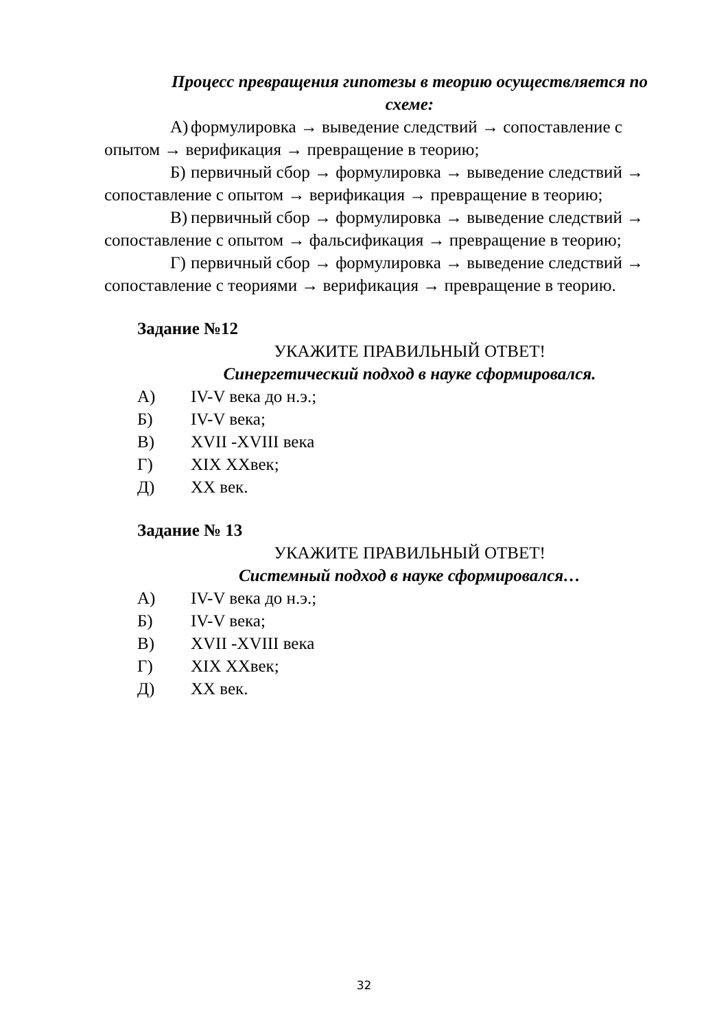Процесс превращения гипотезы в теорию осуществляется по схеме:
А) формулировка → выведение следствий → сопоставление с опытом → верификация → превращение в теорию;
Б) первичный сбор → формулировка → выведение следствий → сопоставление с опытом → верификация → превращение в теорию;
В) первичный сбор → формулировка → выведение следствий → сопоставление с опытом → фальсификация → превращение в теорию;
Г) первичный сбор → формулировка → выведение следствий → сопоставление с теориями → верификация → превращение в теорию.
Задание №12
УКАЖИТЕ ПРАВИЛЬНЫЙ ОТВЕТ!
Синергетический подход в науке сформировался.
А) IV-V века до н.э.;
Б) IV-V века;
В) XVII -XVIII века
Г) XIX XXвек;
Д) XX век.
Задание № 13
УКАЖИТЕ ПРАВИЛЬНЫЙ ОТВЕТ!
Системный подход в науке сформировался…
А) IV-V века до н.э.;
Б) IV-V века;
В) XVII -XVIII века
Г) XIX XXвек;
Д) XX век.
32